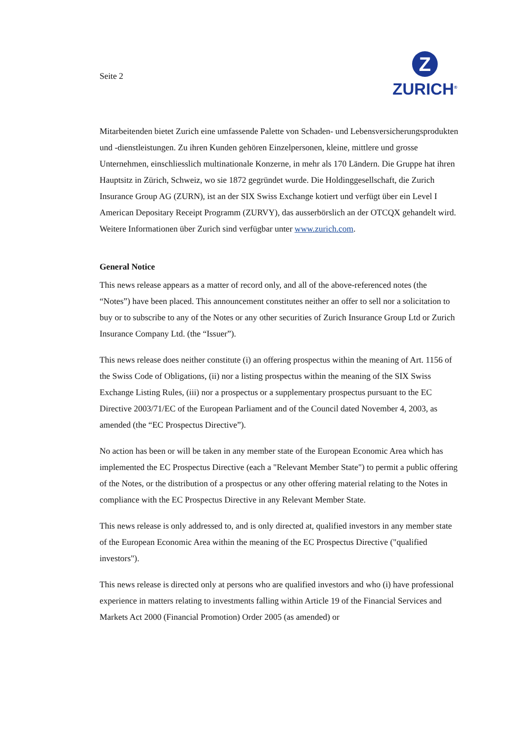Seite 2
Z
ZURICH<sup>®</sup>
Mitarbeitenden bietet Zurich eine umfassende Palette von Schaden- und Lebensversicherungsprodukten und -dienstleistungen. Zu ihren Kunden gehören Einzelpersonen, kleine, mittlere und grosse Unternehmen, einschliesslich multinationale Konzerne, in mehr als 170 Ländern. Die Gruppe hat ihren Hauptsitz in Zürich, Schweiz, wo sie 1872 gegründet wurde. Die Holdinggesellschaft, die Zurich Insurance Group AG (ZURN), ist an der SIX Swiss Exchange kotiert und verfügt über ein Level I American Depositary Receipt Programm (ZURVY), das ausserbörslich an der OTCQX gehandelt wird. Weitere Informationen über Zurich sind verfügbar unter www.zurich.com.
General Notice
This news release appears as a matter of record only, and all of the above-referenced notes (the “Notes”) have been placed. This announcement constitutes neither an offer to sell nor a solicitation to buy or to subscribe to any of the Notes or any other securities of Zurich Insurance Group Ltd or Zurich Insurance Company Ltd. (the “Issuer”).
This news release does neither constitute (i) an offering prospectus within the meaning of Art. 1156 of the Swiss Code of Obligations, (ii) nor a listing prospectus within the meaning of the SIX Swiss Exchange Listing Rules, (iii) nor a prospectus or a supplementary prospectus pursuant to the EC Directive 2003/71/EC of the European Parliament and of the Council dated November 4, 2003, as amended (the “EC Prospectus Directive”).
No action has been or will be taken in any member state of the European Economic Area which has implemented the EC Prospectus Directive (each a "Relevant Member State") to permit a public offering of the Notes, or the distribution of a prospectus or any other offering material relating to the Notes in compliance with the EC Prospectus Directive in any Relevant Member State.
This news release is only addressed to, and is only directed at, qualified investors in any member state of the European Economic Area within the meaning of the EC Prospectus Directive ("qualified investors").
This news release is directed only at persons who are qualified investors and who (i) have professional experience in matters relating to investments falling within Article 19 of the Financial Services and Markets Act 2000 (Financial Promotion) Order 2005 (as amended) or